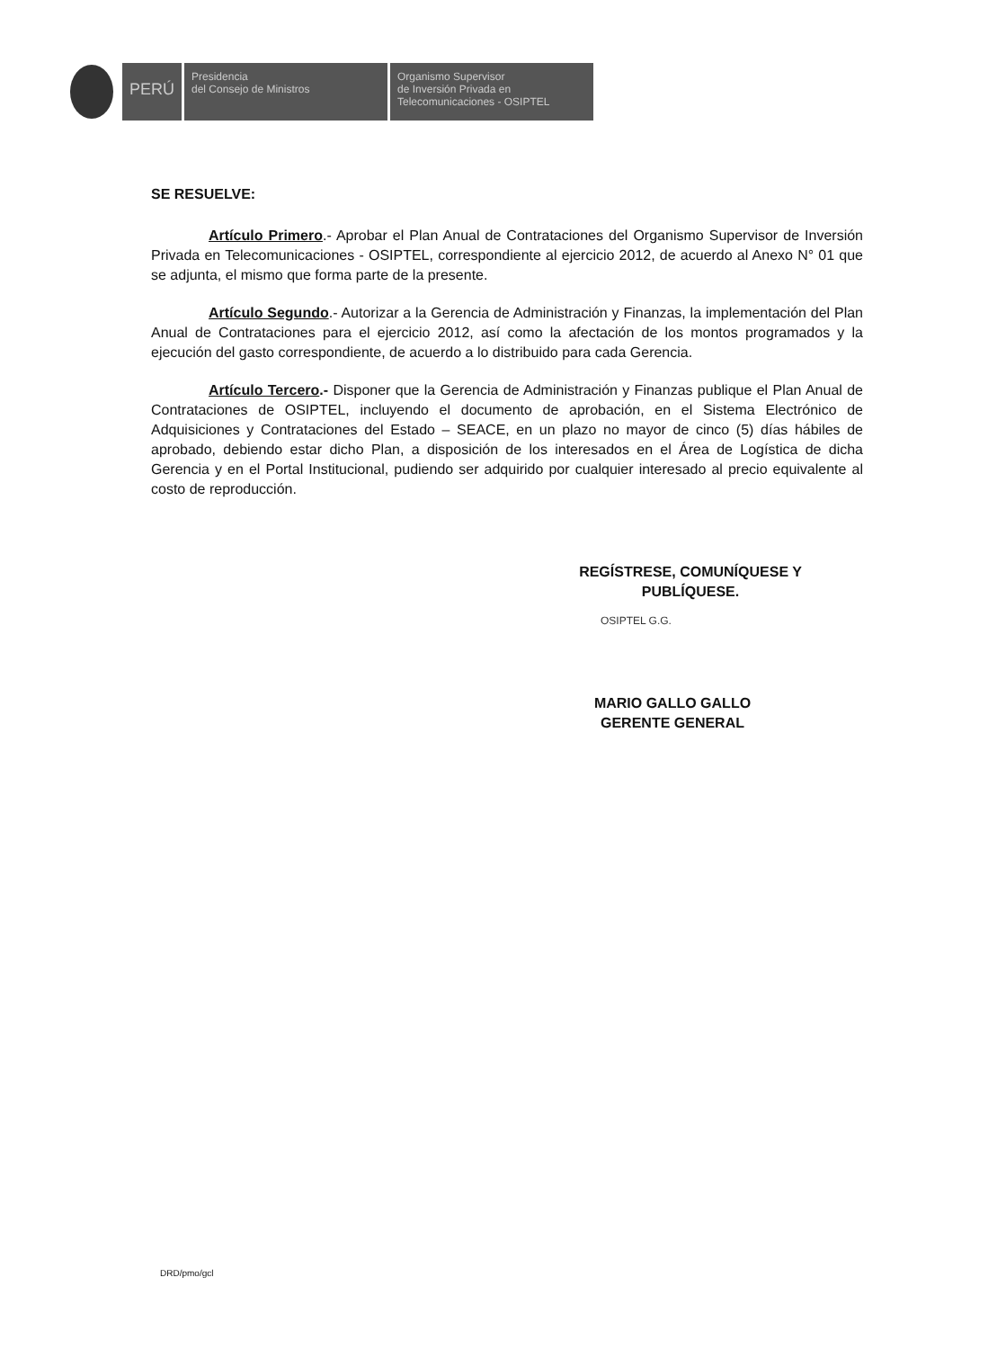PERÚ
Presidencia
del Consejo de Ministros
Organismo Supervisor
de Inversión Privada en
Telecomunicaciones - OSIPTEL
SE RESUELVE:
Artículo Primero.- Aprobar el Plan Anual de Contrataciones del Organismo Supervisor de Inversión Privada en Telecomunicaciones - OSIPTEL, correspondiente al ejercicio 2012, de acuerdo al Anexo N° 01 que se adjunta, el mismo que forma parte de la presente.
Artículo Segundo.- Autorizar a la Gerencia de Administración y Finanzas, la implementación del Plan Anual de Contrataciones para el ejercicio 2012, así como la afectación de los montos programados y la ejecución del gasto correspondiente, de acuerdo a lo distribuido para cada Gerencia.
Artículo Tercero.- Disponer que la Gerencia de Administración y Finanzas publique el Plan Anual de Contrataciones de OSIPTEL, incluyendo el documento de aprobación, en el Sistema Electrónico de Adquisiciones y Contrataciones del Estado – SEACE, en un plazo no mayor de cinco (5) días hábiles de aprobado, debiendo estar dicho Plan, a disposición de los interesados en el Área de Logística de dicha Gerencia y en el Portal Institucional, pudiendo ser adquirido por cualquier interesado al precio equivalente al costo de reproducción.
REGÍSTRESE, COMUNÍQUESE Y
PUBLÍQUESE.
OSIPTEL G.G.
MARIO GALLO GALLO
GERENTE GENERAL
DRD/pmo/gcl